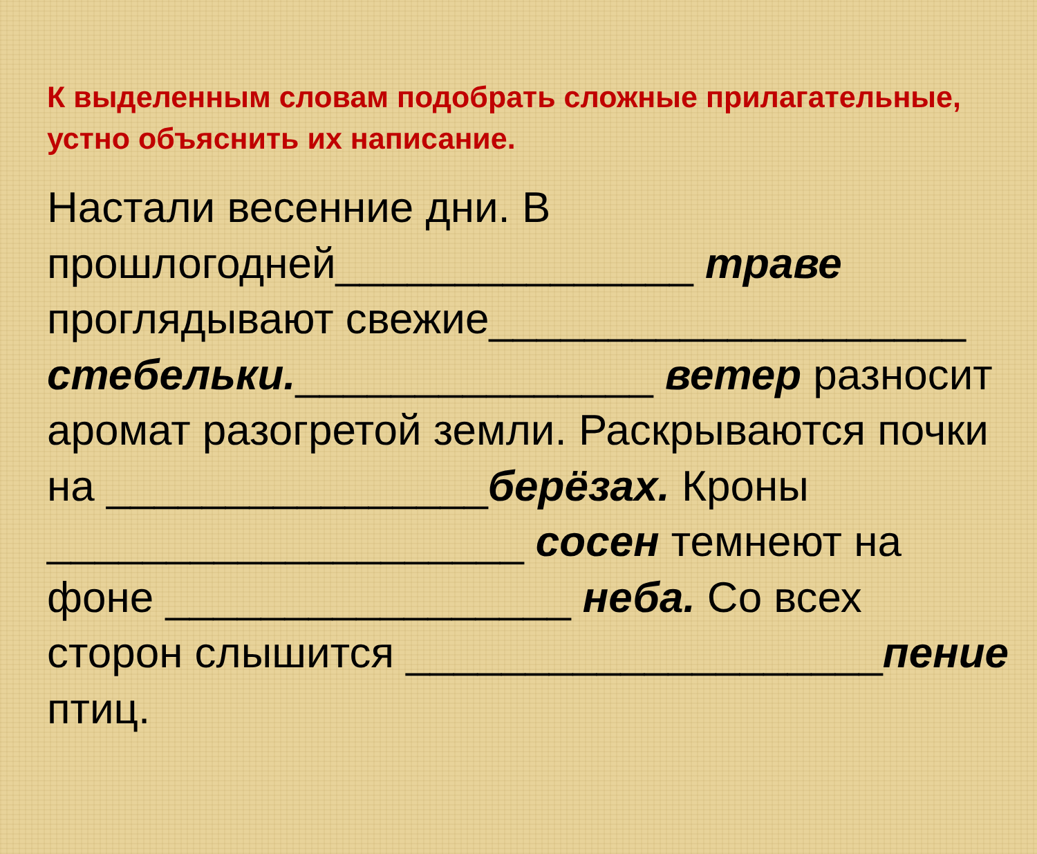К выделенным словам подобрать сложные прилагательные, устно объяснить их написание.
Настали весенние дни. В прошлогодней_______________ траве проглядывают свежие____________________ стебельки._______________ ветер разносит аромат разогретой земли. Раскрываются почки на ________________берёзах. Кроны ____________________ сосен темнеют на фоне _________________ неба. Со всех сторон слышится ____________________пение птиц.